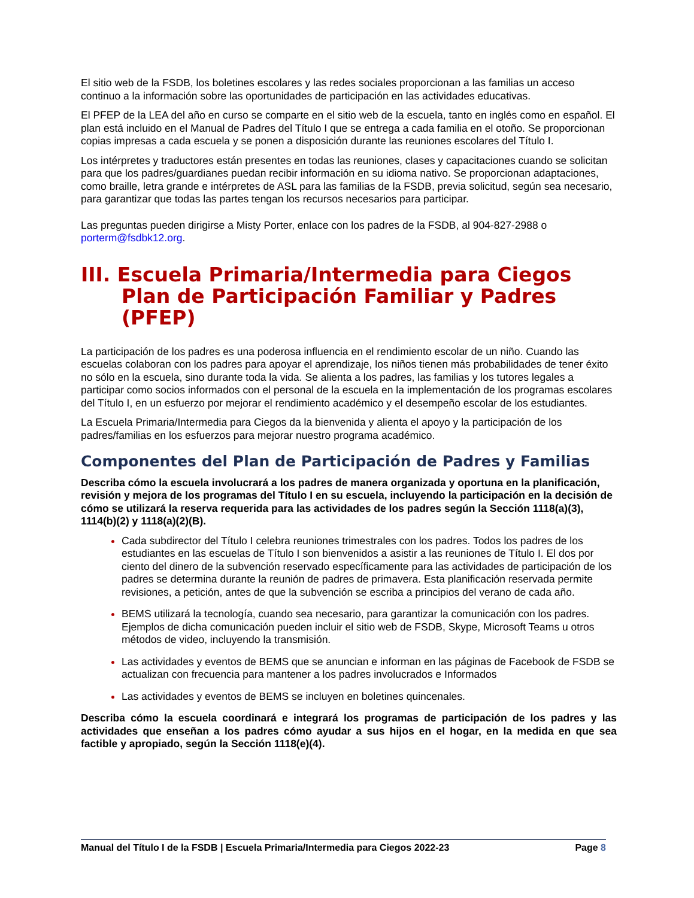El sitio web de la FSDB, los boletines escolares y las redes sociales proporcionan a las familias un acceso continuo a la información sobre las oportunidades de participación en las actividades educativas.
El PFEP de la LEA del año en curso se comparte en el sitio web de la escuela, tanto en inglés como en español. El plan está incluido en el Manual de Padres del Título I que se entrega a cada familia en el otoño. Se proporcionan copias impresas a cada escuela y se ponen a disposición durante las reuniones escolares del Título I.
Los intérpretes y traductores están presentes en todas las reuniones, clases y capacitaciones cuando se solicitan para que los padres/guardianes puedan recibir información en su idioma nativo. Se proporcionan adaptaciones, como braille, letra grande e intérpretes de ASL para las familias de la FSDB, previa solicitud, según sea necesario, para garantizar que todas las partes tengan los recursos necesarios para participar.
Las preguntas pueden dirigirse a Misty Porter, enlace con los padres de la FSDB, al 904-827-2988 o porterm@fsdbk12.org.
III. Escuela Primaria/Intermedia para Ciegos Plan de Participación Familiar y Padres (PFEP)
La participación de los padres es una poderosa influencia en el rendimiento escolar de un niño. Cuando las escuelas colaboran con los padres para apoyar el aprendizaje, los niños tienen más probabilidades de tener éxito no sólo en la escuela, sino durante toda la vida. Se alienta a los padres, las familias y los tutores legales a participar como socios informados con el personal de la escuela en la implementación de los programas escolares del Título I, en un esfuerzo por mejorar el rendimiento académico y el desempeño escolar de los estudiantes.
La Escuela Primaria/Intermedia para Ciegos da la bienvenida y alienta el apoyo y la participación de los padres/familias en los esfuerzos para mejorar nuestro programa académico.
Componentes del Plan de Participación de Padres y Familias
Describa cómo la escuela involucrará a los padres de manera organizada y oportuna en la planificación, revisión y mejora de los programas del Título I en su escuela, incluyendo la participación en la decisión de cómo se utilizará la reserva requerida para las actividades de los padres según la Sección 1118(a)(3), 1114(b)(2) y 1118(a)(2)(B).
Cada subdirector del Título I celebra reuniones trimestrales con los padres. Todos los padres de los estudiantes en las escuelas de Título I son bienvenidos a asistir a las reuniones de Título I. El dos por ciento del dinero de la subvención reservado específicamente para las actividades de participación de los padres se determina durante la reunión de padres de primavera. Esta planificación reservada permite revisiones, a petición, antes de que la subvención se escriba a principios del verano de cada año.
BEMS utilizará la tecnología, cuando sea necesario, para garantizar la comunicación con los padres. Ejemplos de dicha comunicación pueden incluir el sitio web de FSDB, Skype, Microsoft Teams u otros métodos de video, incluyendo la transmisión.
Las actividades y eventos de BEMS que se anuncian e informan en las páginas de Facebook de FSDB se actualizan con frecuencia para mantener a los padres involucrados e Informados
Las actividades y eventos de BEMS se incluyen en boletines quincenales.
Describa cómo la escuela coordinará e integrará los programas de participación de los padres y las actividades que enseñan a los padres cómo ayudar a sus hijos en el hogar, en la medida en que sea factible y apropiado, según la Sección 1118(e)(4).
Manual del Título I de la FSDB | Escuela Primaria/Intermedia para Ciegos 2022-23 Page 8